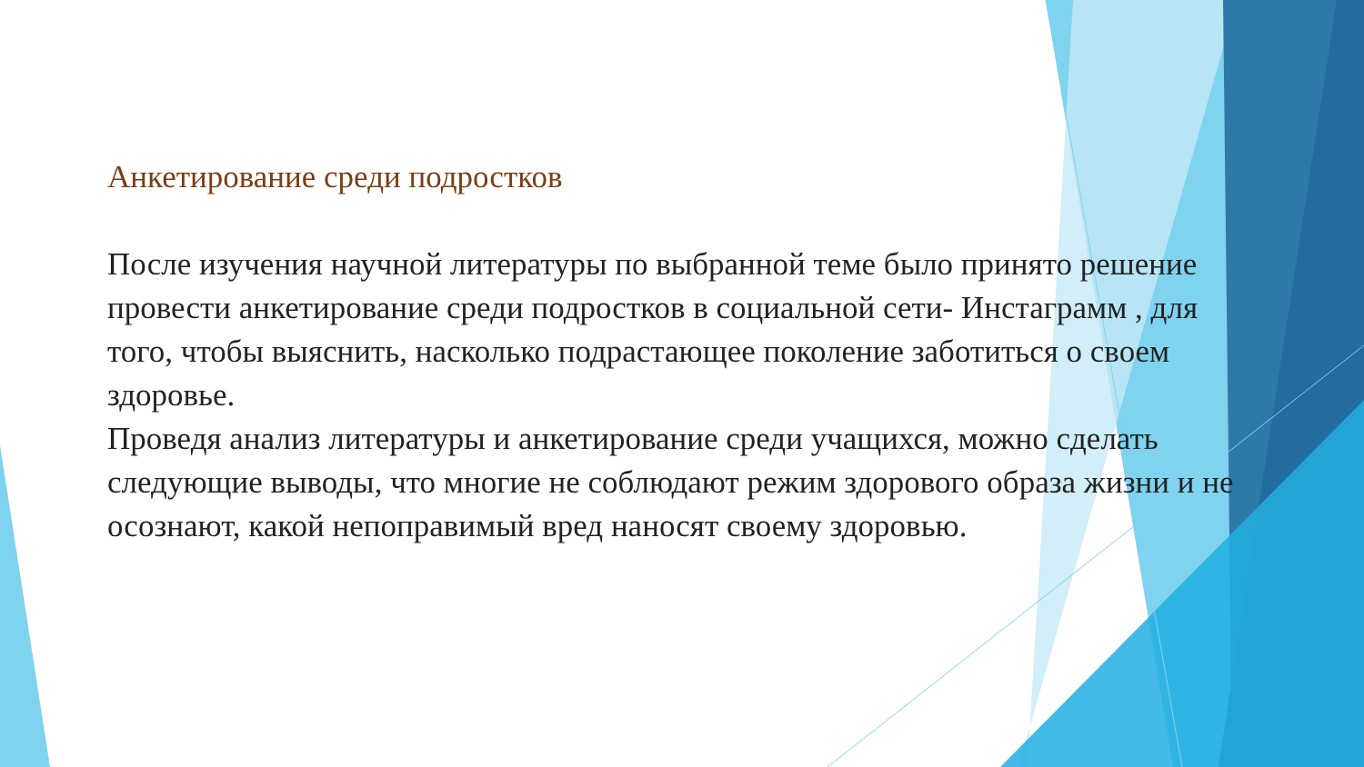Анкетирование среди подростков
После изучения научной литературы по выбранной теме было принято решение провести анкетирование среди подростков в социальной сети- Инстаграмм , для того, чтобы выяснить, насколько подрастающее поколение заботиться о своем здоровье.
Проведя анализ литературы и анкетирование среди учащихся, можно сделать следующие выводы, что многие не соблюдают режим здорового образа жизни и не осознают, какой непоправимый вред наносят своему здоровью.